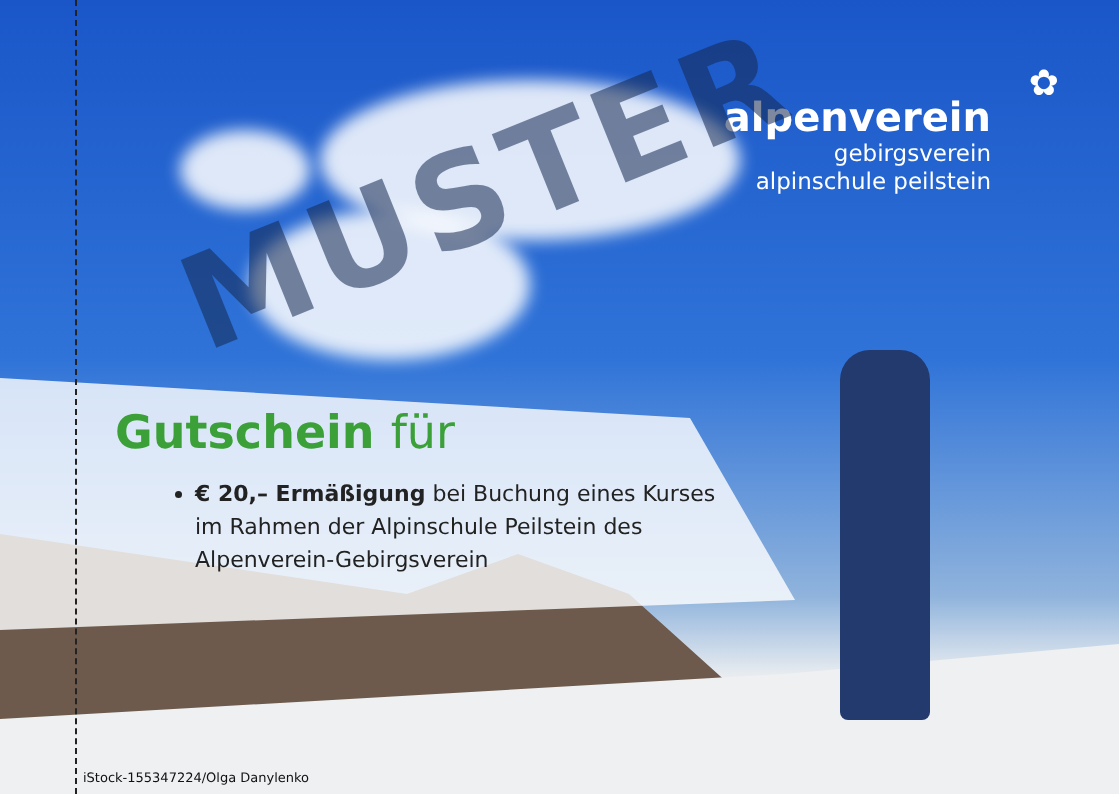✿
alpenverein
gebirgsverein
alpinschule peilstein
MUSTER
Gutschein für
€ 20,– Ermäßigung bei Buchung eines Kurses im Rahmen der Alpinschule Peilstein des Alpenverein-Gebirgsverein
iStock-155347224/Olga Danylenko